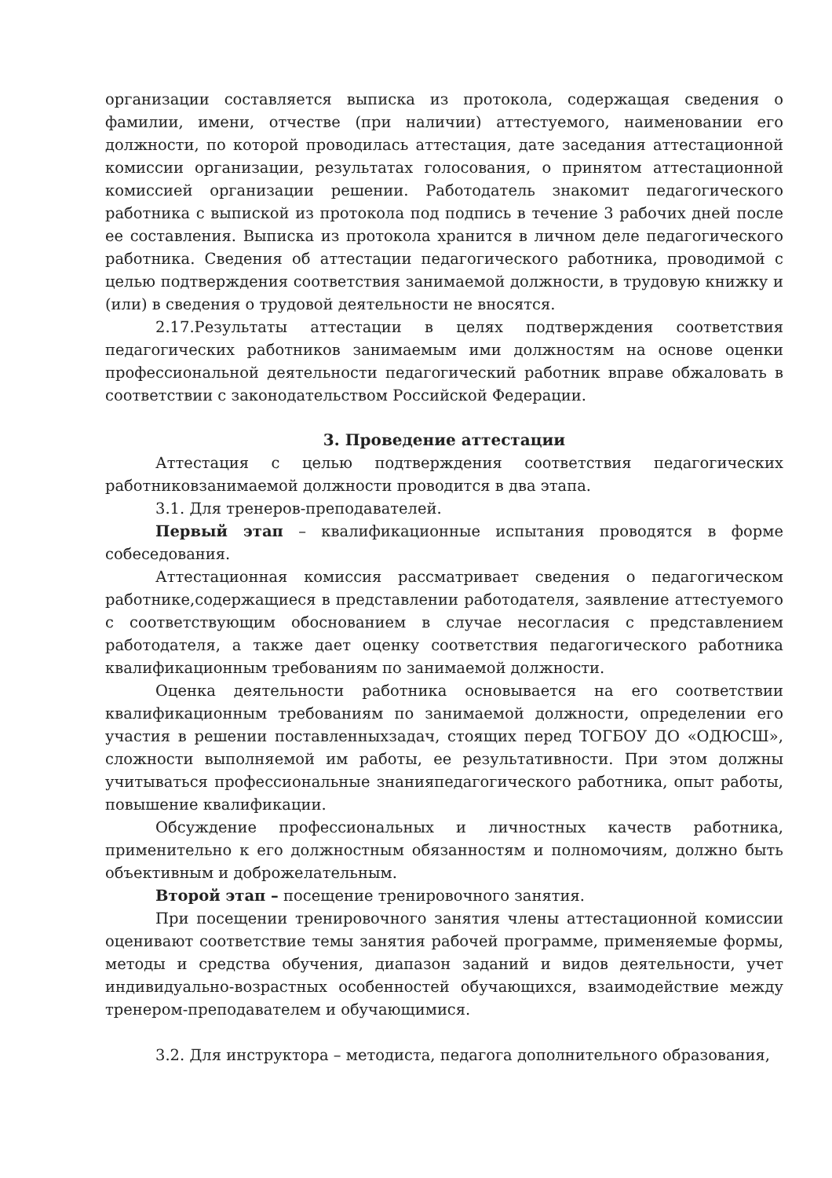организации составляется выписка из протокола, содержащая сведения о фамилии, имени, отчестве (при наличии) аттестуемого, наименовании его должности, по которой проводилась аттестация, дате заседания аттестационной комиссии организации, результатах голосования, о принятом аттестационной комиссией организации решении. Работодатель знакомит педагогического работника с выпиской из протокола под подпись в течение 3 рабочих дней после ее составления. Выписка из протокола хранится в личном деле педагогического работника. Сведения об аттестации педагогического работника, проводимой с целью подтверждения соответствия занимаемой должности, в трудовую книжку и (или) в сведения о трудовой деятельности не вносятся.
2.17.Результаты аттестации в целях подтверждения соответствия педагогических работников занимаемым ими должностям на основе оценки профессиональной деятельности педагогический работник вправе обжаловать в соответствии с законодательством Российской Федерации.
3. Проведение аттестации
Аттестация с целью подтверждения соответствия педагогических работниковзанимаемой должности проводится в два этапа.
3.1. Для тренеров-преподавателей.
Первый этап – квалификационные испытания проводятся в форме собеседования.
Аттестационная комиссия рассматривает сведения о педагогическом работнике,содержащиеся в представлении работодателя, заявление аттестуемого с соответствующим обоснованием в случае несогласия с представлением работодателя, а также дает оценку соответствия педагогического работника квалификационным требованиям по занимаемой должности.
Оценка деятельности работника основывается на его соответствии квалификационным требованиям по занимаемой должности, определении его участия в решении поставленныхзадач, стоящих перед ТОГБОУ ДО «ОДЮСШ», сложности выполняемой им работы, ее результативности. При этом должны учитываться профессиональные знанияпедагогического работника, опыт работы, повышение квалификации.
Обсуждение профессиональных и личностных качеств работника, применительно к его должностным обязанностям и полномочиям, должно быть объективным и доброжелательным.
Второй этап – посещение тренировочного занятия.
При посещении тренировочного занятия члены аттестационной комиссии оценивают соответствие темы занятия рабочей программе, применяемые формы, методы и средства обучения, диапазон заданий и видов деятельности, учет индивидуально-возрастных особенностей обучающихся, взаимодействие между тренером-преподавателем и обучающимися.
3.2. Для инструктора – методиста, педагога дополнительного образования,